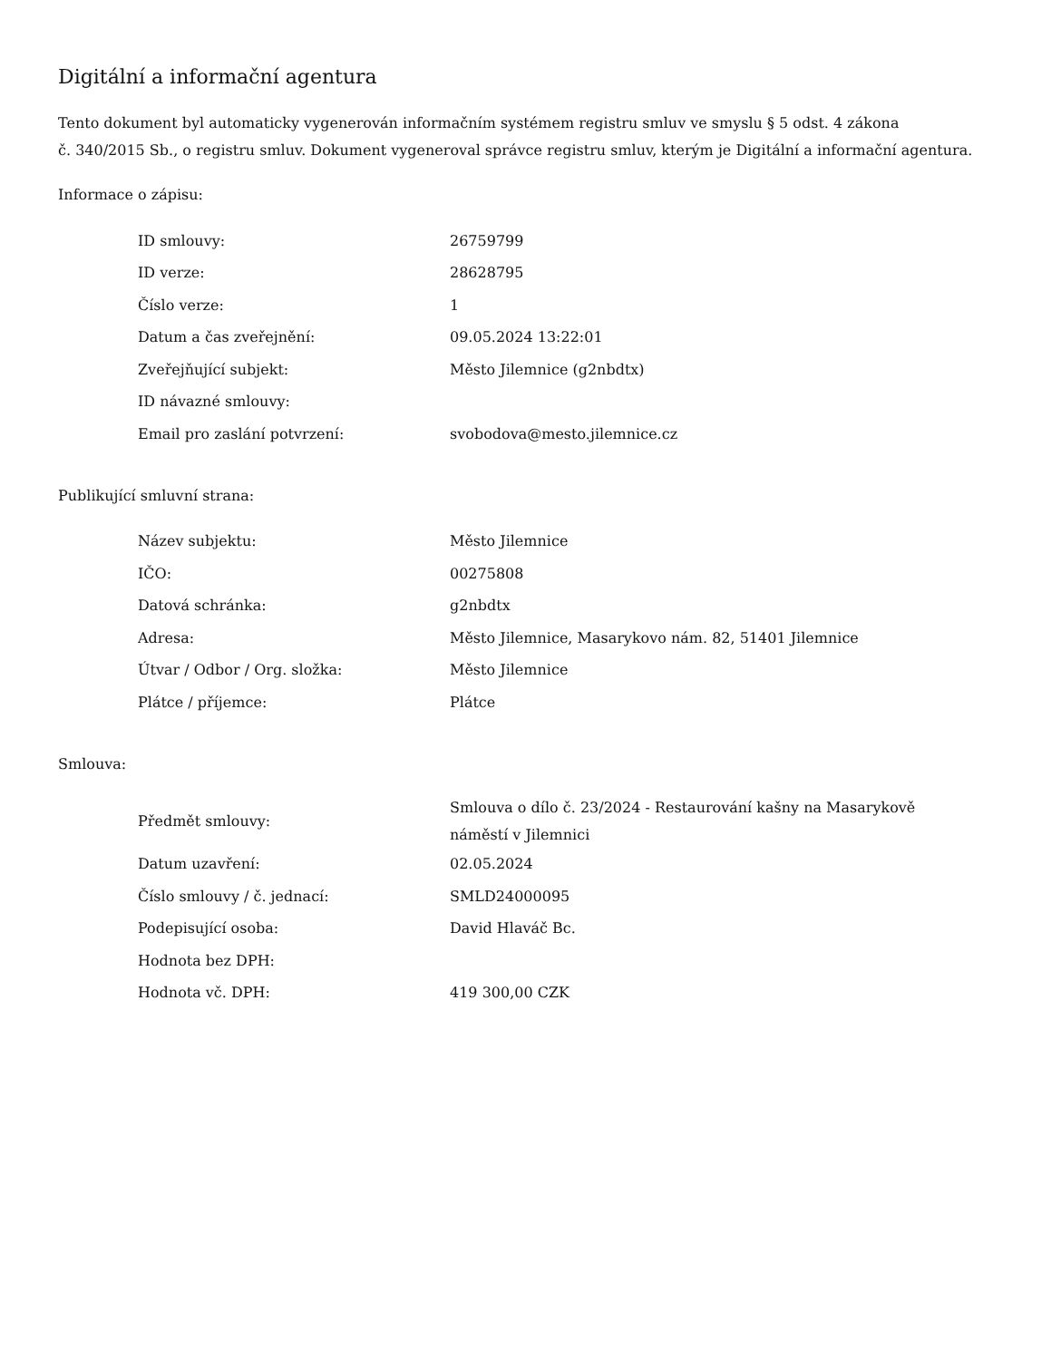Digitální a informační agentura
Tento dokument byl automaticky vygenerován informačním systémem registru smluv ve smyslu § 5 odst. 4 zákona
č. 340/2015 Sb., o registru smluv. Dokument vygeneroval správce registru smluv, kterým je Digitální a informační agentura.
Informace o zápisu:
| ID smlouvy: | 26759799 |
| ID verze: | 28628795 |
| Číslo verze: | 1 |
| Datum a čas zveřejnění: | 09.05.2024 13:22:01 |
| Zveřejňující subjekt: | Město Jilemnice (g2nbdtx) |
| ID návazné smlouvy: | |
| Email pro zaslání potvrzení: | svobodova@mesto.jilemnice.cz |
Publikující smluvní strana:
| Název subjektu: | Město Jilemnice |
| IČO: | 00275808 |
| Datová schránka: | g2nbdtx |
| Adresa: | Město Jilemnice, Masarykovo nám. 82, 51401 Jilemnice |
| Útvar / Odbor / Org. složka: | Město Jilemnice |
| Plátce / příjemce: | Plátce |
Smlouva:
| Předmět smlouvy: | Smlouva o dílo č. 23/2024 - Restaurování kašny na Masarykově náměstí v Jilemnici |
| Datum uzavření: | 02.05.2024 |
| Číslo smlouvy / č. jednací: | SMLD24000095 |
| Podepisující osoba: | David Hlaváč Bc. |
| Hodnota bez DPH: | |
| Hodnota vč. DPH: | 419 300,00 CZK |